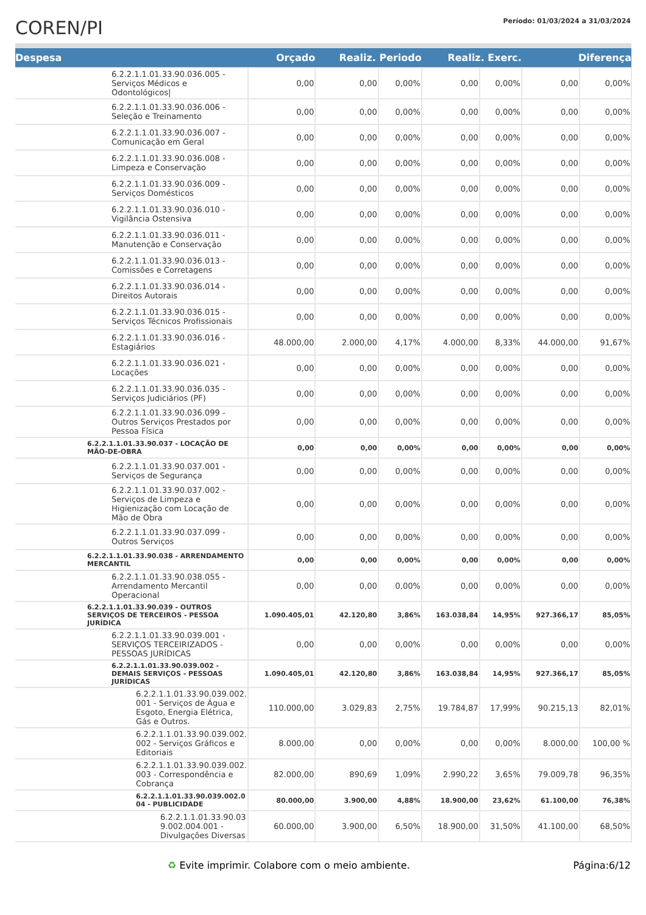COREN/PI
Período: 01/03/2024 a 31/03/2024
| Despesa | Orçado | Realiz. Periodo | | Realiz. Exerc. | | Diferença | |
| --- | --- | --- | --- | --- | --- | --- | --- |
| 6.2.2.1.1.01.33.90.036.005 - Serviços Médicos e Odontológicos/ | 0,00 | 0,00 | 0,00% | 0,00 | 0,00% | 0,00 | 0,00% |
| 6.2.2.1.1.01.33.90.036.006 - Seleção e Treinamento | 0,00 | 0,00 | 0,00% | 0,00 | 0,00% | 0,00 | 0,00% |
| 6.2.2.1.1.01.33.90.036.007 - Comunicação em Geral | 0,00 | 0,00 | 0,00% | 0,00 | 0,00% | 0,00 | 0,00% |
| 6.2.2.1.1.01.33.90.036.008 - Limpeza e Conservação | 0,00 | 0,00 | 0,00% | 0,00 | 0,00% | 0,00 | 0,00% |
| 6.2.2.1.1.01.33.90.036.009 - Serviços Domésticos | 0,00 | 0,00 | 0,00% | 0,00 | 0,00% | 0,00 | 0,00% |
| 6.2.2.1.1.01.33.90.036.010 - Vigilância Ostensiva | 0,00 | 0,00 | 0,00% | 0,00 | 0,00% | 0,00 | 0,00% |
| 6.2.2.1.1.01.33.90.036.011 - Manutenção e Conservação | 0,00 | 0,00 | 0,00% | 0,00 | 0,00% | 0,00 | 0,00% |
| 6.2.2.1.1.01.33.90.036.013 - Comissões e Corretagens | 0,00 | 0,00 | 0,00% | 0,00 | 0,00% | 0,00 | 0,00% |
| 6.2.2.1.1.01.33.90.036.014 - Direitos Autorais | 0,00 | 0,00 | 0,00% | 0,00 | 0,00% | 0,00 | 0,00% |
| 6.2.2.1.1.01.33.90.036.015 - Serviços Técnicos Profissionais | 0,00 | 0,00 | 0,00% | 0,00 | 0,00% | 0,00 | 0,00% |
| 6.2.2.1.1.01.33.90.036.016 - Estagiários | 48.000,00 | 2.000,00 | 4,17% | 4.000,00 | 8,33% | 44.000,00 | 91,67% |
| 6.2.2.1.1.01.33.90.036.021 - Locações | 0,00 | 0,00 | 0,00% | 0,00 | 0,00% | 0,00 | 0,00% |
| 6.2.2.1.1.01.33.90.036.035 - Serviços Judiciários (PF) | 0,00 | 0,00 | 0,00% | 0,00 | 0,00% | 0,00 | 0,00% |
| 6.2.2.1.1.01.33.90.036.099 - Outros Serviços Prestados por Pessoa Física | 0,00 | 0,00 | 0,00% | 0,00 | 0,00% | 0,00 | 0,00% |
| 6.2.2.1.1.01.33.90.037 - LOCAÇÃO DE MÃO-DE-OBRA | 0,00 | 0,00 | 0,00% | 0,00 | 0,00% | 0,00 | 0,00% |
| 6.2.2.1.1.01.33.90.037.001 - Serviços de Segurança | 0,00 | 0,00 | 0,00% | 0,00 | 0,00% | 0,00 | 0,00% |
| 6.2.2.1.1.01.33.90.037.002 - Serviços de Limpeza e Higienização com Locação de Mão de Obra | 0,00 | 0,00 | 0,00% | 0,00 | 0,00% | 0,00 | 0,00% |
| 6.2.2.1.1.01.33.90.037.099 - Outros Serviços | 0,00 | 0,00 | 0,00% | 0,00 | 0,00% | 0,00 | 0,00% |
| 6.2.2.1.1.01.33.90.038 - ARRENDAMENTO MERCANTIL | 0,00 | 0,00 | 0,00% | 0,00 | 0,00% | 0,00 | 0,00% |
| 6.2.2.1.1.01.33.90.038.055 - Arrendamento Mercantil Operacional | 0,00 | 0,00 | 0,00% | 0,00 | 0,00% | 0,00 | 0,00% |
| 6.2.2.1.1.01.33.90.039 - OUTROS SERVIÇOS DE TERCEIROS - PESSOA JURÍDICA | 1.090.405,01 | 42.120,80 | 3,86% | 163.038,84 | 14,95% | 927.366,17 | 85,05% |
| 6.2.2.1.1.01.33.90.039.001 - SERVIÇOS TERCEIRIZADOS - PESSOAS JURÍDICAS | 0,00 | 0,00 | 0,00% | 0,00 | 0,00% | 0,00 | 0,00% |
| 6.2.2.1.1.01.33.90.039.002 - DEMAIS SERVIÇOS - PESSOAS JURÍDICAS | 1.090.405,01 | 42.120,80 | 3,86% | 163.038,84 | 14,95% | 927.366,17 | 85,05% |
| 6.2.2.1.1.01.33.90.039.002. 001 - Serviços de Água e Esgoto, Energia Elétrica, Gás e Outros. | 110.000,00 | 3.029,83 | 2,75% | 19.784,87 | 17,99% | 90.215,13 | 82,01% |
| 6.2.2.1.1.01.33.90.039.002. 002 - Serviços Gráficos e Editoriais | 8.000,00 | 0,00 | 0,00% | 0,00 | 0,00% | 8.000,00 | 100,00 % |
| 6.2.2.1.1.01.33.90.039.002. 003 - Correspondência e Cobrança | 82.000,00 | 890,69 | 1,09% | 2.990,22 | 3,65% | 79.009,78 | 96,35% |
| 6.2.2.1.1.01.33.90.039.002.0 04 - PUBLICIDADE | 80.000,00 | 3.900,00 | 4,88% | 18.900,00 | 23,62% | 61.100,00 | 76,38% |
| 6.2.2.1.1.01.33.90.03 9.002.004.001 - Divulgações Diversas | 60.000,00 | 3.900,00 | 6,50% | 18.900,00 | 31,50% | 41.100,00 | 68,50% |
♻ Evite imprimir. Colabore com o meio ambiente. Página:6/12